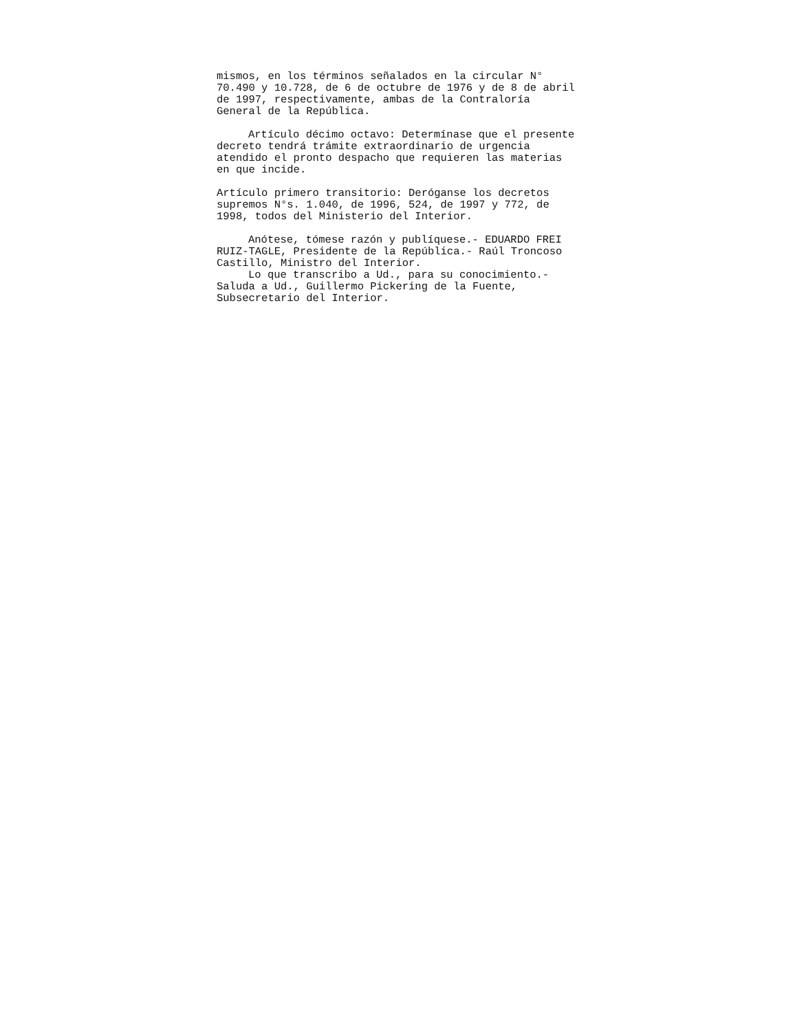mismos, en los términos señalados en la circular N°
70.490 y 10.728, de 6 de octubre de 1976 y de 8 de abril
de 1997, respectivamente, ambas de la Contraloría
General de la República.
Artículo décimo octavo: Determínase que el presente
decreto tendrá trámite extraordinario de urgencia
atendido el pronto despacho que requieren las materias
en que incide.
Artículo primero transitorio: Deróganse los decretos
supremos N°s. 1.040, de 1996, 524, de 1997 y 772, de
1998, todos del Ministerio del Interior.
Anótese, tómese razón y publíquese.- EDUARDO FREI
RUIZ-TAGLE, Presidente de la República.- Raúl Troncoso
Castillo, Ministro del Interior.
Lo que transcribo a Ud., para su conocimiento.-
Saluda a Ud., Guillermo Pickering de la Fuente,
Subsecretario del Interior.